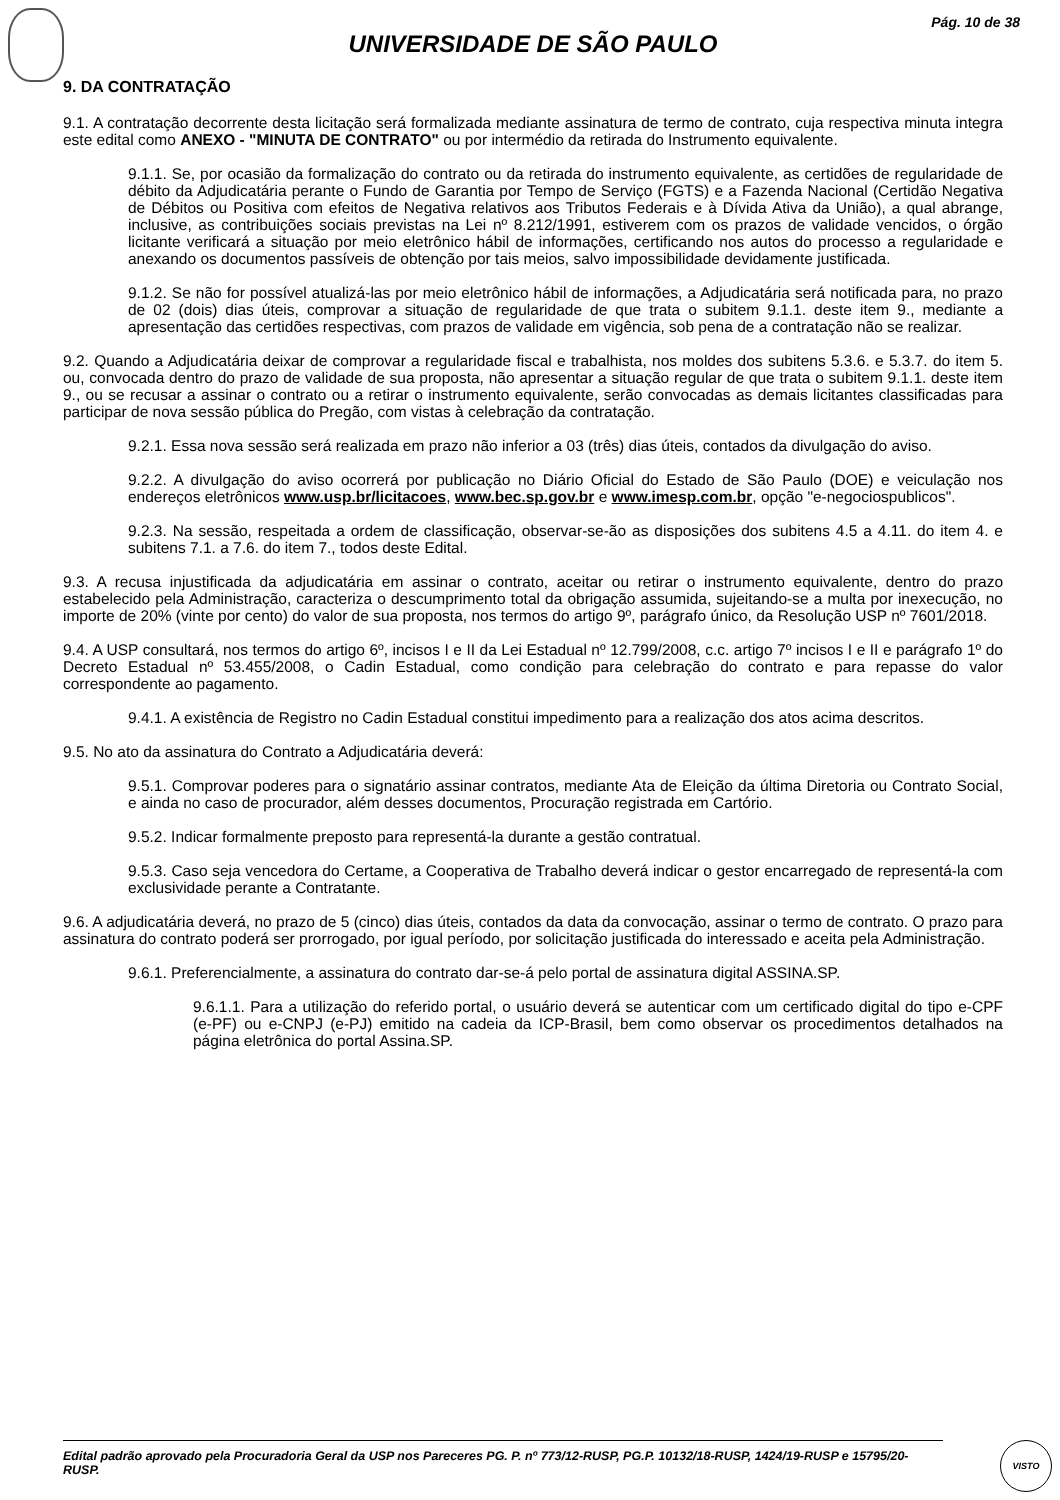Pág. 10 de 38
UNIVERSIDADE DE SÃO PAULO
9. DA CONTRATAÇÃO
9.1. A contratação decorrente desta licitação será formalizada mediante assinatura de termo de contrato, cuja respectiva minuta integra este edital como ANEXO - "MINUTA DE CONTRATO" ou por intermédio da retirada do Instrumento equivalente.
9.1.1. Se, por ocasião da formalização do contrato ou da retirada do instrumento equivalente, as certidões de regularidade de débito da Adjudicatária perante o Fundo de Garantia por Tempo de Serviço (FGTS) e a Fazenda Nacional (Certidão Negativa de Débitos ou Positiva com efeitos de Negativa relativos aos Tributos Federais e à Dívida Ativa da União), a qual abrange, inclusive, as contribuições sociais previstas na Lei nº 8.212/1991, estiverem com os prazos de validade vencidos, o órgão licitante verificará a situação por meio eletrônico hábil de informações, certificando nos autos do processo a regularidade e anexando os documentos passíveis de obtenção por tais meios, salvo impossibilidade devidamente justificada.
9.1.2. Se não for possível atualizá-las por meio eletrônico hábil de informações, a Adjudicatária será notificada para, no prazo de 02 (dois) dias úteis, comprovar a situação de regularidade de que trata o subitem 9.1.1. deste item 9., mediante a apresentação das certidões respectivas, com prazos de validade em vigência, sob pena de a contratação não se realizar.
9.2. Quando a Adjudicatária deixar de comprovar a regularidade fiscal e trabalhista, nos moldes dos subitens 5.3.6. e 5.3.7. do item 5. ou, convocada dentro do prazo de validade de sua proposta, não apresentar a situação regular de que trata o subitem 9.1.1. deste item 9., ou se recusar a assinar o contrato ou a retirar o instrumento equivalente, serão convocadas as demais licitantes classificadas para participar de nova sessão pública do Pregão, com vistas à celebração da contratação.
9.2.1. Essa nova sessão será realizada em prazo não inferior a 03 (três) dias úteis, contados da divulgação do aviso.
9.2.2. A divulgação do aviso ocorrerá por publicação no Diário Oficial do Estado de São Paulo (DOE) e veiculação nos endereços eletrônicos www.usp.br/licitacoes, www.bec.sp.gov.br e www.imesp.com.br, opção "e-negociospublicos".
9.2.3. Na sessão, respeitada a ordem de classificação, observar-se-ão as disposições dos subitens 4.5 a 4.11. do item 4. e subitens 7.1. a 7.6. do item 7., todos deste Edital.
9.3. A recusa injustificada da adjudicatária em assinar o contrato, aceitar ou retirar o instrumento equivalente, dentro do prazo estabelecido pela Administração, caracteriza o descumprimento total da obrigação assumida, sujeitando-se a multa por inexecução, no importe de 20% (vinte por cento) do valor de sua proposta, nos termos do artigo 9º, parágrafo único, da Resolução USP nº 7601/2018.
9.4. A USP consultará, nos termos do artigo 6º, incisos I e II da Lei Estadual nº 12.799/2008, c.c. artigo 7º incisos I e II e parágrafo 1º do Decreto Estadual nº 53.455/2008, o Cadin Estadual, como condição para celebração do contrato e para repasse do valor correspondente ao pagamento.
9.4.1. A existência de Registro no Cadin Estadual constitui impedimento para a realização dos atos acima descritos.
9.5. No ato da assinatura do Contrato a Adjudicatária deverá:
9.5.1. Comprovar poderes para o signatário assinar contratos, mediante Ata de Eleição da última Diretoria ou Contrato Social, e ainda no caso de procurador, além desses documentos, Procuração registrada em Cartório.
9.5.2. Indicar formalmente preposto para representá-la durante a gestão contratual.
9.5.3. Caso seja vencedora do Certame, a Cooperativa de Trabalho deverá indicar o gestor encarregado de representá-la com exclusividade perante a Contratante.
9.6. A adjudicatária deverá, no prazo de 5 (cinco) dias úteis, contados da data da convocação, assinar o termo de contrato. O prazo para assinatura do contrato poderá ser prorrogado, por igual período, por solicitação justificada do interessado e aceita pela Administração.
9.6.1. Preferencialmente, a assinatura do contrato dar-se-á pelo portal de assinatura digital ASSINA.SP.
9.6.1.1. Para a utilização do referido portal, o usuário deverá se autenticar com um certificado digital do tipo e-CPF (e-PF) ou e-CNPJ (e-PJ) emitido na cadeia da ICP-Brasil, bem como observar os procedimentos detalhados na página eletrônica do portal Assina.SP.
Edital padrão aprovado pela Procuradoria Geral da USP nos Pareceres PG. P. nº 773/12-RUSP, PG.P. 10132/18-RUSP, 1424/19-RUSP e 15795/20-RUSP.
VISTO